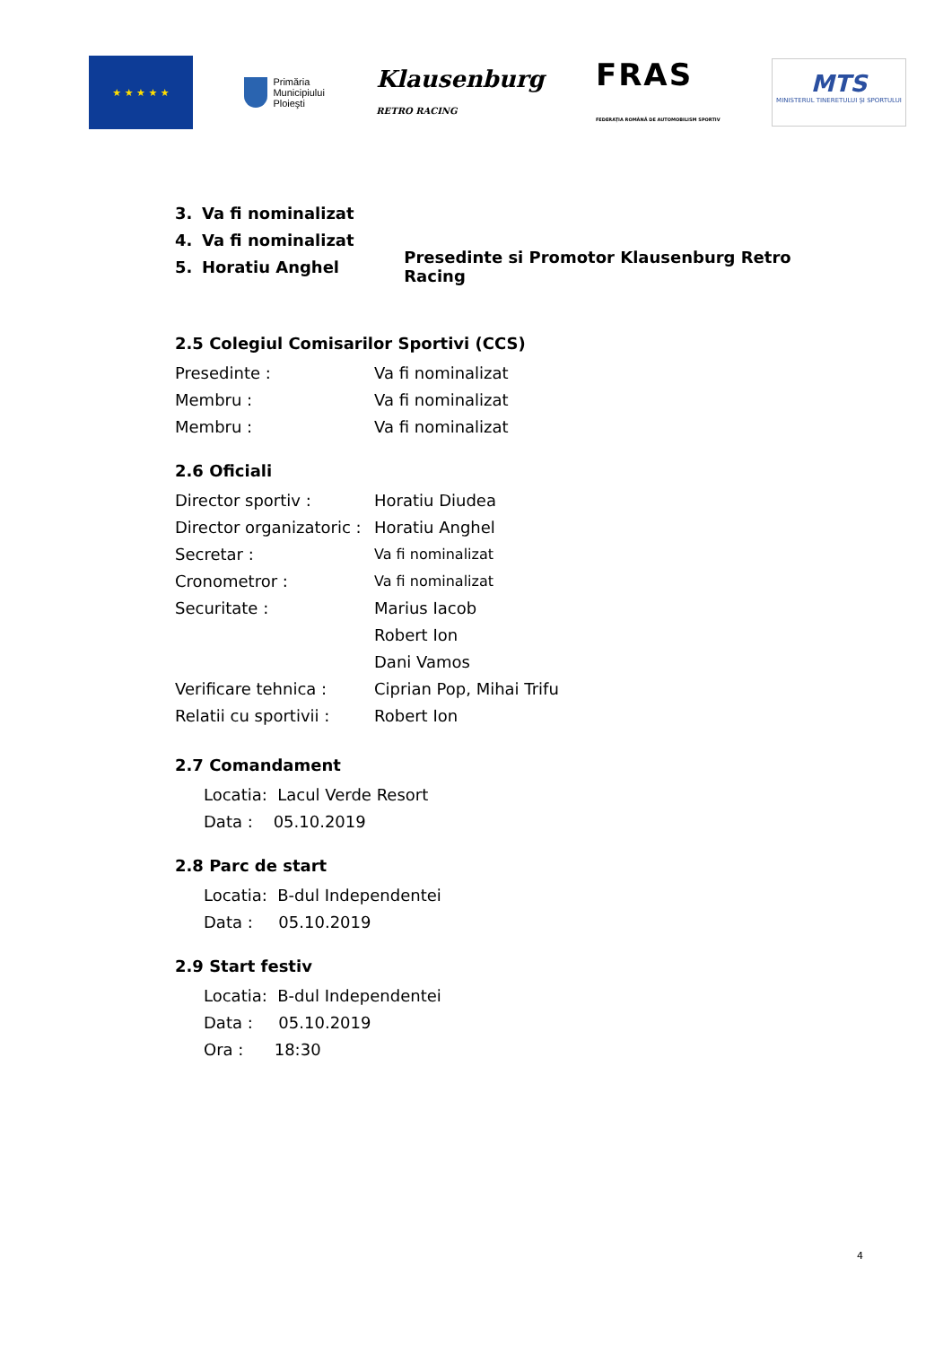★ ★ ★ ★ ★
Primăria
Municipiului
Ploieşti
Klausenburg
RETRO RACING
FRAS
FEDERAȚIA ROMÂNĂ DE AUTOMOBILISM SPORTIV
MTS
MINISTERUL TINERETULUI ȘI SPORTULUI
3. Va fi nominalizat
4. Va fi nominalizat
5. Horatiu Anghel Presedinte si Promotor Klausenburg Retro Racing
2.5 Colegiul Comisarilor Sportivi (CCS)
Presedinte : Va fi nominalizat
Membru : Va fi nominalizat
Membru : Va fi nominalizat
2.6 Oficiali
Director sportiv : Horatiu Diudea
Director organizatoric : Horatiu Anghel
Secretar : Va fi nominalizat
Cronometror : Va fi nominalizat
Securitate : Marius Iacob
Robert Ion
Dani Vamos
Verificare tehnica : Ciprian Pop, Mihai Trifu
Relatii cu sportivii : Robert Ion
2.7 Comandament
Locatia: Lacul Verde Resort
Data : 05.10.2019
2.8 Parc de start
Locatia: B-dul Independentei
Data : 05.10.2019
2.9 Start festiv
Locatia: B-dul Independentei
Data : 05.10.2019
Ora : 18:30
4